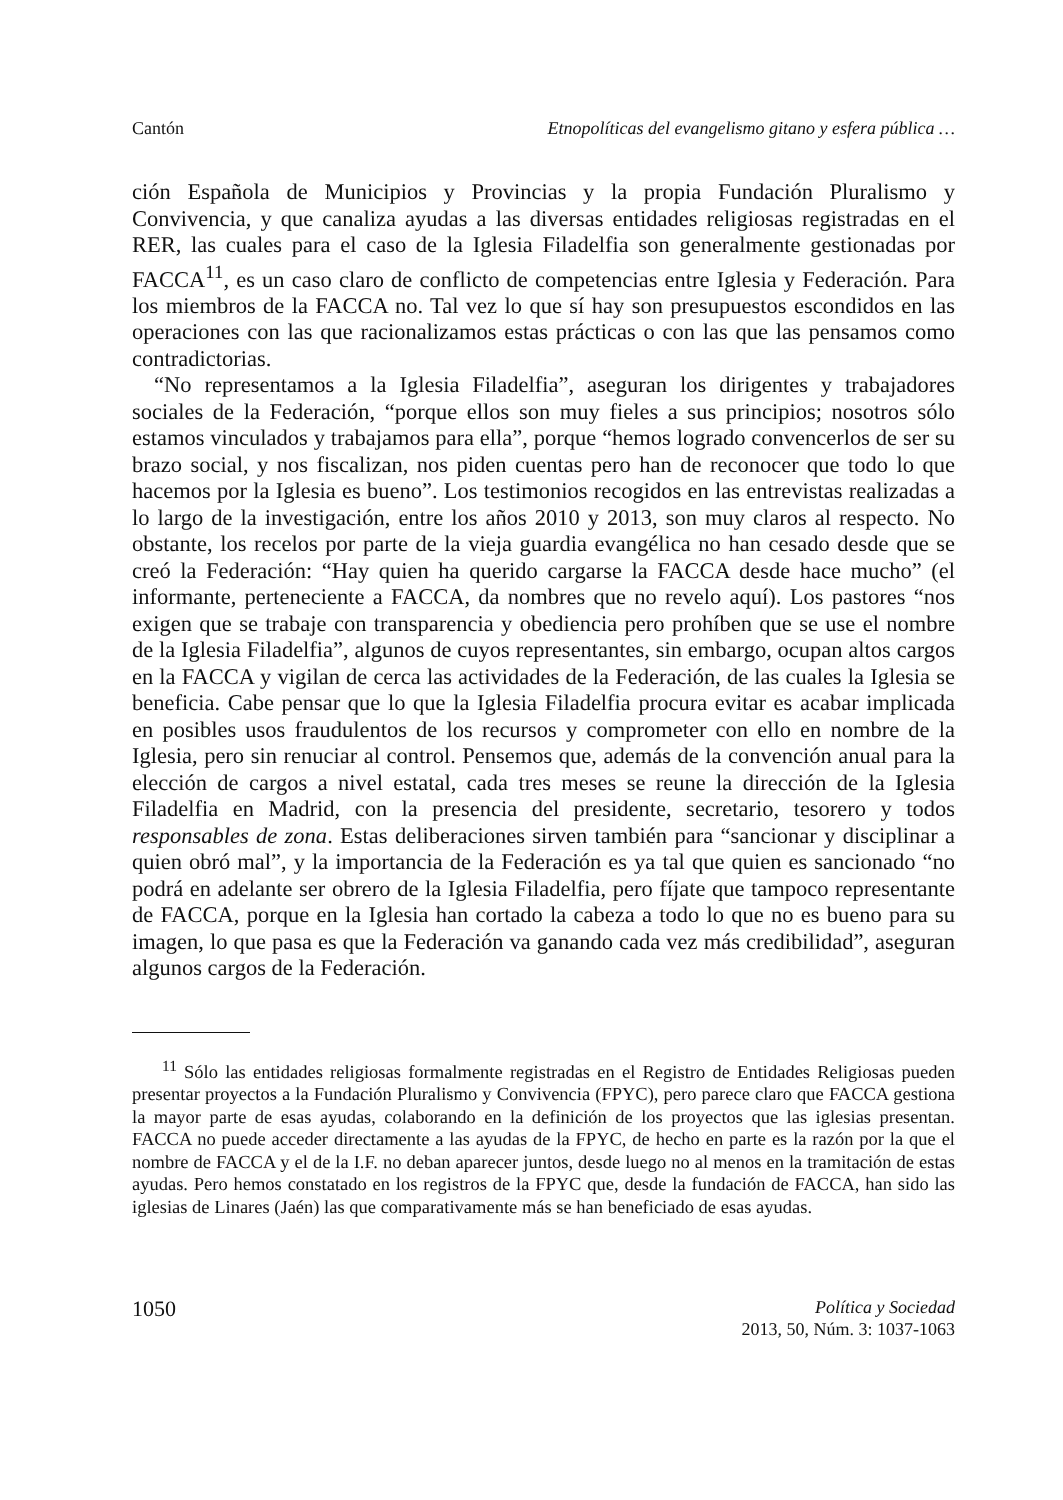Cantón Etnopolíticas del evangelismo gitano y esfera pública …
ción Española de Municipios y Provincias y la propia Fundación Pluralismo y Convivencia, y que canaliza ayudas a las diversas entidades religiosas registradas en el RER, las cuales para el caso de la Iglesia Filadelfia son generalmente gestionadas por FACCA<sup>11</sup>, es un caso claro de conflicto de competencias entre Iglesia y Federación. Para los miembros de la FACCA no. Tal vez lo que sí hay son presupuestos escondidos en las operaciones con las que racionalizamos estas prácticas o con las que las pensamos como contradictorias.
“No representamos a la Iglesia Filadelfia”, aseguran los dirigentes y trabajadores sociales de la Federación, “porque ellos son muy fieles a sus principios; nosotros sólo estamos vinculados y trabajamos para ella”, porque “hemos logrado convencerlos de ser su brazo social, y nos fiscalizan, nos piden cuentas pero han de reconocer que todo lo que hacemos por la Iglesia es bueno”. Los testimonios recogidos en las entrevistas realizadas a lo largo de la investigación, entre los años 2010 y 2013, son muy claros al respecto. No obstante, los recelos por parte de la vieja guardia evangélica no han cesado desde que se creó la Federación: “Hay quien ha querido cargarse la FACCA desde hace mucho” (el informante, perteneciente a FACCA, da nombres que no revelo aquí). Los pastores “nos exigen que se trabaje con transparencia y obediencia pero prohíben que se use el nombre de la Iglesia Filadelfia”, algunos de cuyos representantes, sin embargo, ocupan altos cargos en la FACCA y vigilan de cerca las actividades de la Federación, de las cuales la Iglesia se beneficia. Cabe pensar que lo que la Iglesia Filadelfia procura evitar es acabar implicada en posibles usos fraudulentos de los recursos y comprometer con ello en nombre de la Iglesia, pero sin renuciar al control. Pensemos que, además de la convención anual para la elección de cargos a nivel estatal, cada tres meses se reune la dirección de la Iglesia Filadelfia en Madrid, con la presencia del presidente, secretario, tesorero y todos responsables de zona. Estas deliberaciones sirven también para “sancionar y disciplinar a quien obró mal”, y la importancia de la Federación es ya tal que quien es sancionado “no podrá en adelante ser obrero de la Iglesia Filadelfia, pero fíjate que tampoco representante de FACCA, porque en la Iglesia han cortado la cabeza a todo lo que no es bueno para su imagen, lo que pasa es que la Federación va ganando cada vez más credibilidad”, aseguran algunos cargos de la Federación.
<sup>11</sup> Sólo las entidades religiosas formalmente registradas en el Registro de Entidades Religiosas pueden presentar proyectos a la Fundación Pluralismo y Convivencia (FPYC), pero parece claro que FACCA gestiona la mayor parte de esas ayudas, colaborando en la definición de los proyectos que las iglesias presentan. FACCA no puede acceder directamente a las ayudas de la FPYC, de hecho en parte es la razón por la que el nombre de FACCA y el de la I.F. no deban aparecer juntos, desde luego no al menos en la tramitación de estas ayudas. Pero hemos constatado en los registros de la FPYC que, desde la fundación de FACCA, han sido las iglesias de Linares (Jaén) las que comparativamente más se han beneficiado de esas ayudas.
1050
Política y Sociedad
2013, 50, Núm. 3: 1037-1063